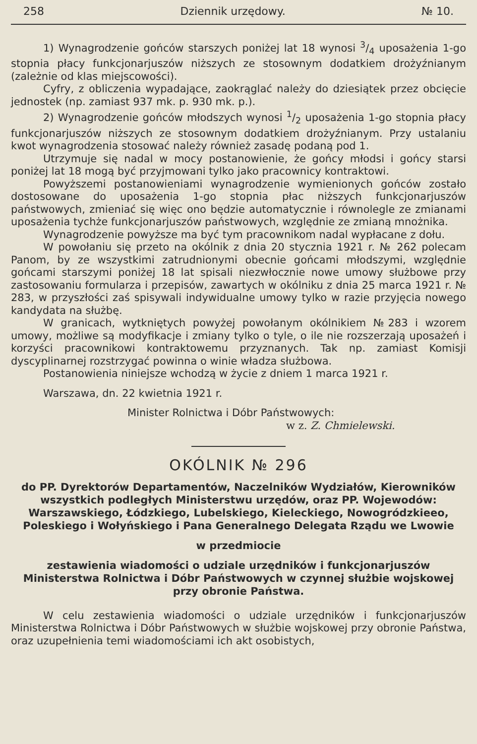258 Dziennik urzędowy. № 10.
1) Wynagrodzenie gońców starszych poniżej lat 18 wynosi 3/4 uposażenia 1-go stopnia płacy funkcjonarjuszów niższych ze stosownym dodatkiem drożyźnianym (zależnie od klas miejscowości).
Cyfry, z obliczenia wypadające, zaokrąglać należy do dziesiątek przez obcięcie jednostek (np. zamiast 937 mk. p. 930 mk. p.).
2) Wynagrodzenie gońców młodszych wynosi 1/2 uposażenia 1-go stopnia płacy funkcjonarjuszów niższych ze stosownym dodatkiem drożyźnianym. Przy ustalaniu kwot wynagrodzenia stosować należy również zasadę podaną pod 1.
Utrzymuje się nadal w mocy postanowienie, że gońcy młodsi i gońcy starsi poniżej lat 18 mogą być przyjmowani tylko jako pracownicy kontraktowi.
Powyższemi postanowieniami wynagrodzenie wymienionych gońców zostało dostosowane do uposażenia 1-go stopnia płac niższych funkcjonarjuszów państwowych, zmieniać się więc ono będzie automatycznie i równolegle ze zmianami uposażenia tychże funkcjonarjuszów państwowych, względnie ze zmianą mnożnika.
Wynagrodzenie powyższe ma być tym pracownikom nadal wypłacane z dołu.
W powołaniu się przeto na okólnik z dnia 20 stycznia 1921 r. № 262 polecam Panom, by ze wszystkimi zatrudnionymi obecnie gońcami młodszymi, względnie gońcami starszymi poniżej 18 lat spisali niezwłocznie nowe umowy służbowe przy zastosowaniu formularza i przepisów, zawartych w okólniku z dnia 25 marca 1921 r. № 283, w przyszłości zaś spisywali indywidualne umowy tylko w razie przyjęcia nowego kandydata na służbę.
W granicach, wytkniętych powyżej powołanym okólnikiem №283 i wzorem umowy, możliwe są modyfikacje i zmiany tylko o tyle, o ile nie rozszerzają uposażeń i korzyści pracownikowi kontraktowemu przyznanych. Tak np. zamiast Komisji dyscyplinarnej rozstrzygać powinna o winie władza służbowa.
Postanowienia niniejsze wchodzą w życie z dniem 1 marca 1921 r.
Warszawa, dn. 22 kwietnia 1921 r.
Minister Rolnictwa i Dóbr Państwowych:
w z. Z. Chmielewski.
OKÓLNIK № 296
do PP. Dyrektorów Departamentów, Naczelników Wydziałów, Kierowników wszystkich podległych Ministerstwu urzędów, oraz PP. Wojewodów: Warszawskiego, Łódzkiego, Lubelskiego, Kieleckiego, Nowogródzkieeo, Poleskiego i Wołyńskiego i Pana Generalnego Delegata Rządu we Lwowie
w przedmiocie
zestawienia wiadomości o udziale urzędników i funkcjonarjuszów Ministerstwa Rolnictwa i Dóbr Państwowych w czynnej służbie wojskowej przy obronie Państwa.
W celu zestawienia wiadomości o udziale urzędników i funkcjonarjuszów Ministerstwa Rolnictwa i Dóbr Państwowych w służbie wojskowej przy obronie Państwa, oraz uzupełnienia temi wiadomościami ich akt osobistych,